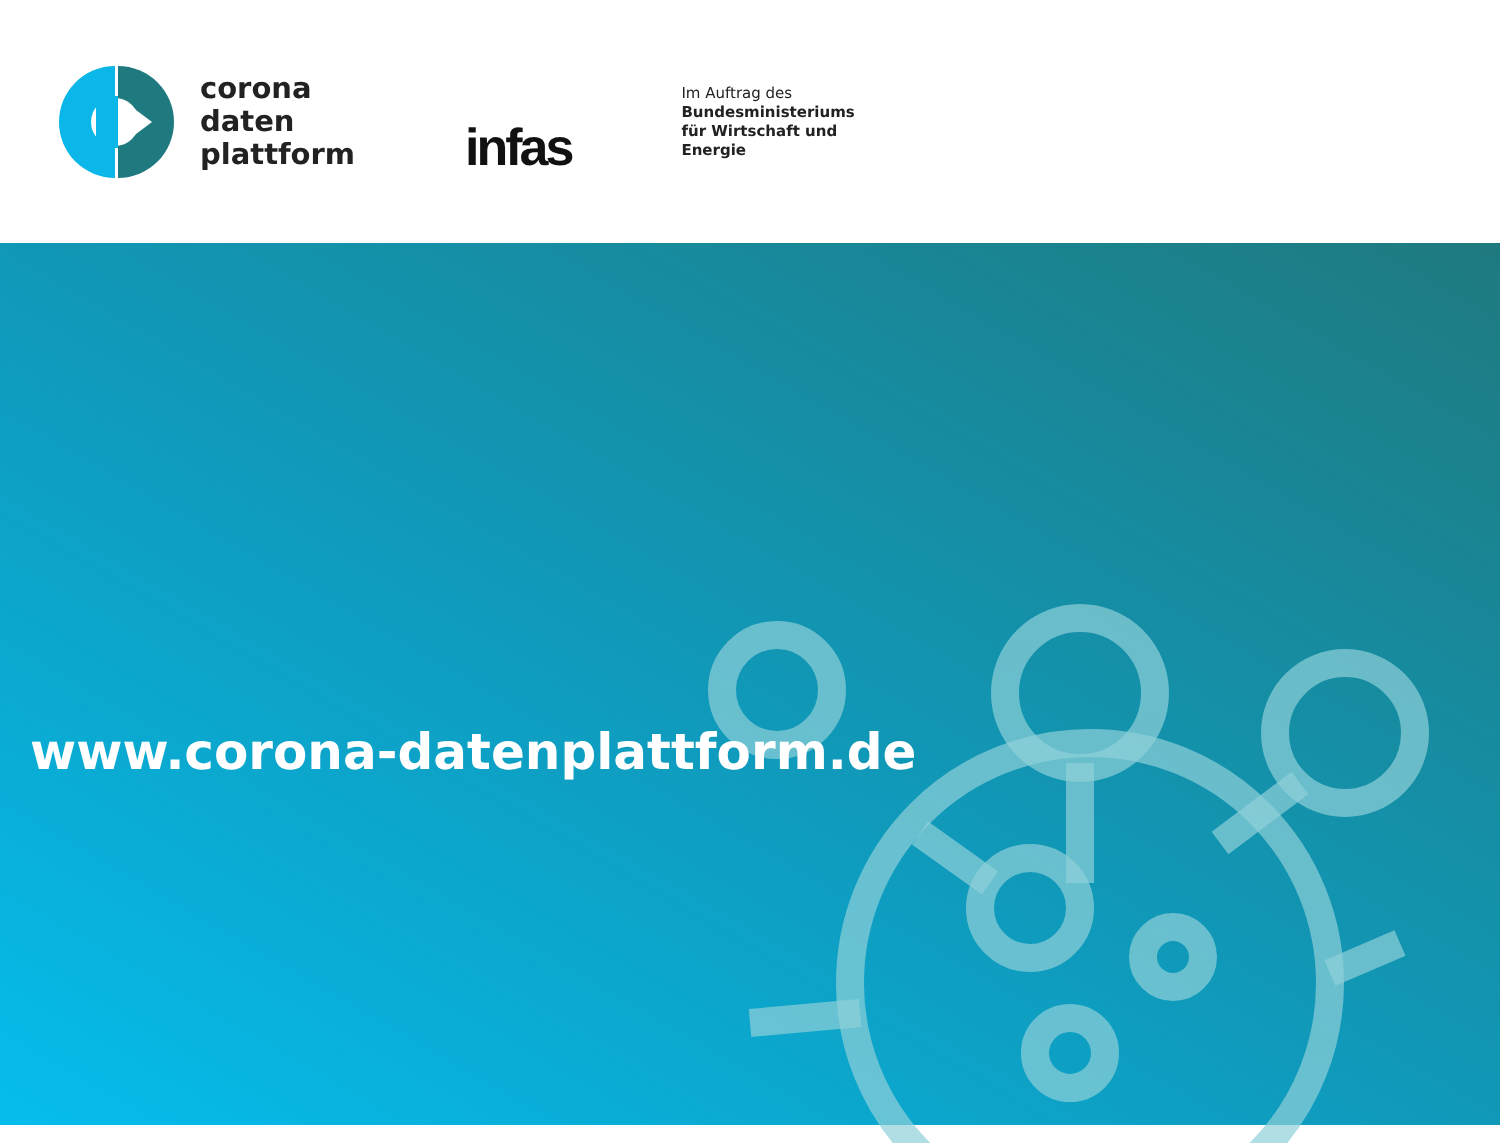corona
daten
plattform
infas
Im Auftrag des
Bundesministeriums
für Wirtschaft und
Energie
www.corona-datenplattform.de